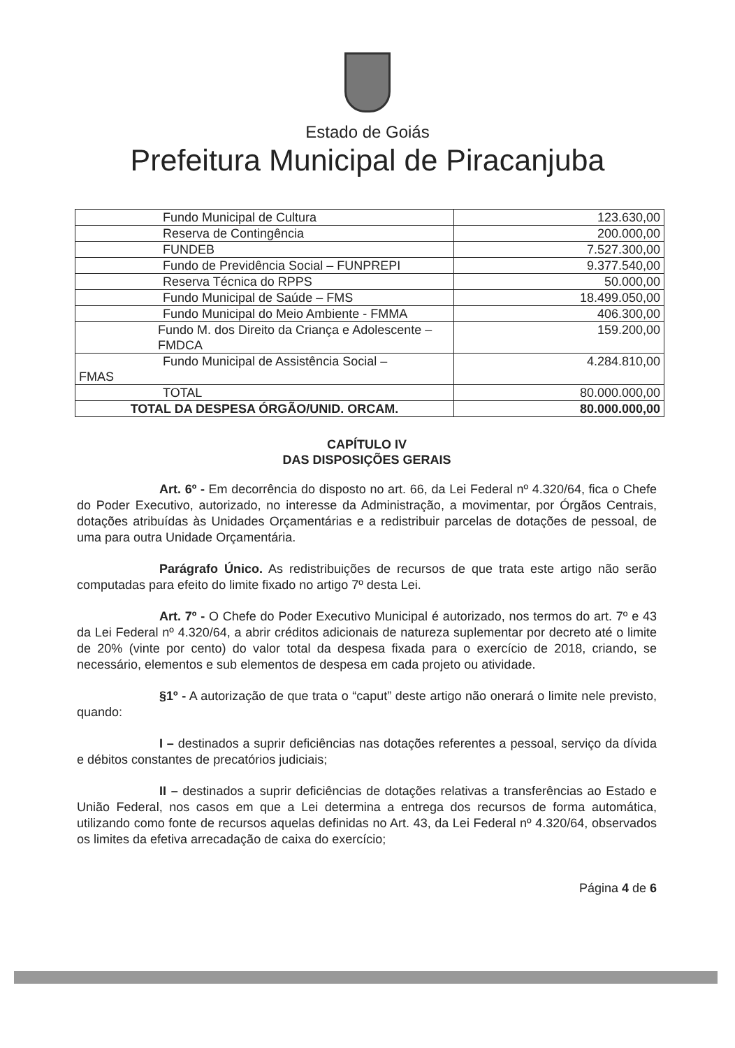Estado de Goiás
Prefeitura Municipal de Piracanjuba
| Fundo Municipal de Cultura | 123.630,00 |
| Reserva de Contingência | 200.000,00 |
| FUNDEB | 7.527.300,00 |
| Fundo de Previdência Social – FUNPREPI | 9.377.540,00 |
| Reserva Técnica do RPPS | 50.000,00 |
| Fundo Municipal de Saúde – FMS | 18.499.050,00 |
| Fundo Municipal do Meio Ambiente - FMMA | 406.300,00 |
| Fundo M. dos Direito da Criança e Adolescente – FMDCA | 159.200,00 |
| Fundo Municipal de Assistência Social – FMAS | 4.284.810,00 |
| TOTAL | 80.000.000,00 |
| TOTAL DA DESPESA ÓRGÃO/UNID. ORCAM. | 80.000.000,00 |
CAPÍTULO IV
DAS DISPOSIÇÕES GERAIS
Art. 6º - Em decorrência do disposto no art. 66, da Lei Federal nº 4.320/64, fica o Chefe do Poder Executivo, autorizado, no interesse da Administração, a movimentar, por Órgãos Centrais, dotações atribuídas às Unidades Orçamentárias e a redistribuir parcelas de dotações de pessoal, de uma para outra Unidade Orçamentária.
Parágrafo Único. As redistribuições de recursos de que trata este artigo não serão computadas para efeito do limite fixado no artigo 7º desta Lei.
Art. 7º - O Chefe do Poder Executivo Municipal é autorizado, nos termos do art. 7º e 43 da Lei Federal nº 4.320/64, a abrir créditos adicionais de natureza suplementar por decreto até o limite de 20% (vinte por cento) do valor total da despesa fixada para o exercício de 2018, criando, se necessário, elementos e sub elementos de despesa em cada projeto ou atividade.
§1º - A autorização de que trata o “caput” deste artigo não onerará o limite nele previsto, quando:
I – destinados a suprir deficiências nas dotações referentes a pessoal, serviço da dívida e débitos constantes de precatórios judiciais;
II – destinados a suprir deficiências de dotações relativas a transferências ao Estado e União Federal, nos casos em que a Lei determina a entrega dos recursos de forma automática, utilizando como fonte de recursos aquelas definidas no Art. 43, da Lei Federal nº 4.320/64, observados os limites da efetiva arrecadação de caixa do exercício;
Página 4 de 6